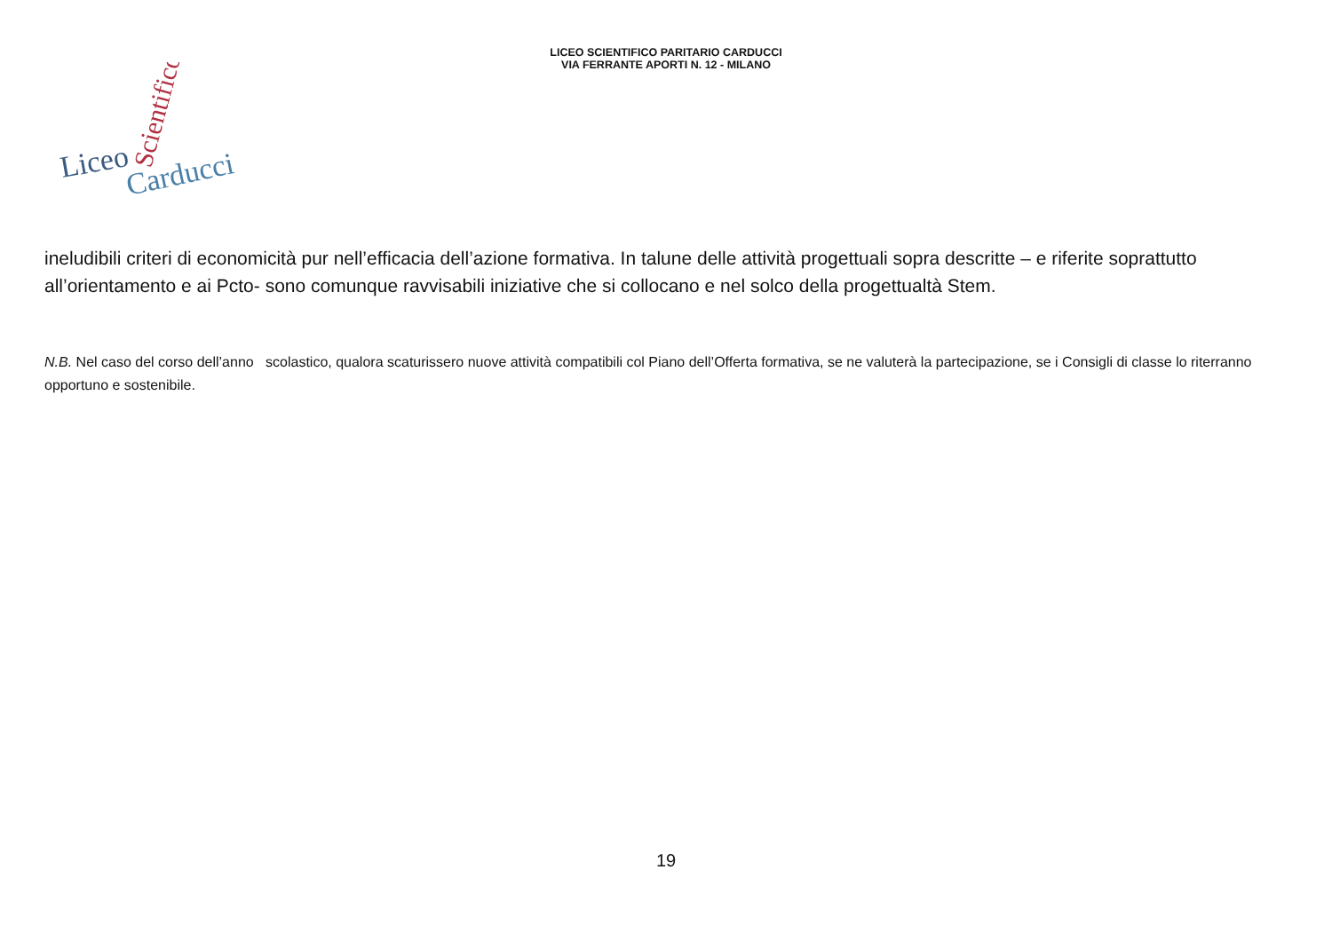LICEO SCIENTIFICO PARITARIO CARDUCCI
VIA FERRANTE APORTI N. 12 - MILANO
Liceo
Carducci
Scientifico
ineludibili criteri di economicità pur nell’efficacia dell’azione formativa. In talune delle attività progettuali sopra descritte – e riferite soprattutto all’orientamento e ai Pcto- sono comunque ravvisabili iniziative che si collocano e nel solco della progettualtà Stem.
N.B. Nel caso del corso dell’anno scolastico, qualora scaturissero nuove attività compatibili col Piano dell’Offerta formativa, se ne valuterà la partecipazione, se i Consigli di classe lo riterranno opportuno e sostenibile.
19